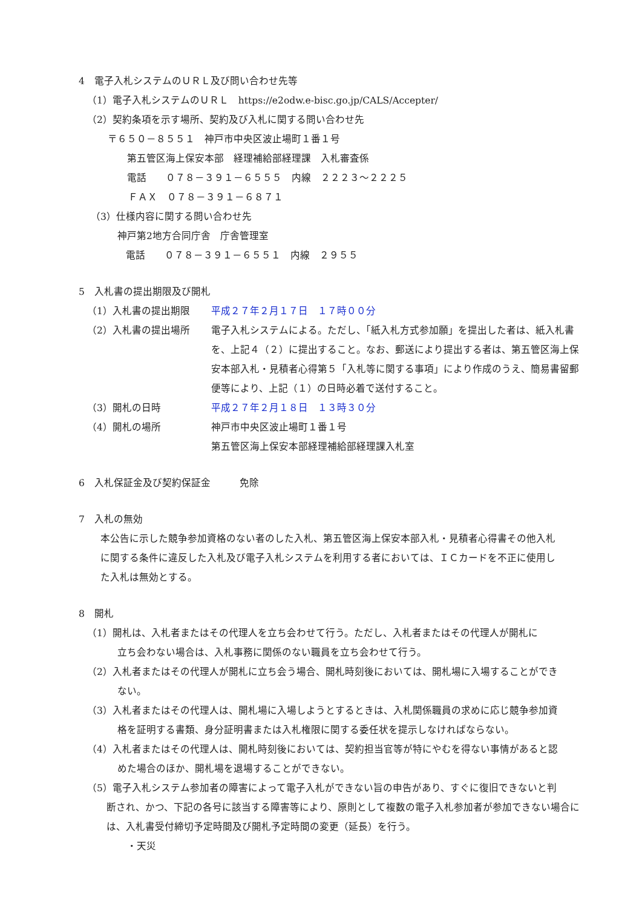4　電子入札システムのＵＲＬ及び問い合わせ先等
（1）電子入札システムのＵＲＬ　https://e2odw.e-bisc.go.jp/CALS/Accepter/
（2）契約条項を示す場所、契約及び入札に関する問い合わせ先
〒６５０－８５５１　神戸市中央区波止場町１番１号
第五管区海上保安本部　経理補給部経理課　入札審査係
電話　　０７８－３９１－６５５５　内線　２２２３～２２２５
ＦＡＸ　０７８－３９１－６８７１
（3）仕様内容に関する問い合わせ先
神戸第2地方合同庁舎　庁舎管理室
電話　　０７８－３９１－６５５１　内線　２９５５
5　入札書の提出期限及び開札
（1）入札書の提出期限 平成２７年２月１７日　１７時００分
（2）入札書の提出場所 電子入札システムによる。ただし、「紙入札方式参加願」を提出した者は、紙入札書を、上記４（２）に提出すること。なお、郵送により提出する者は、第五管区海上保安本部入札・見積者心得第５「入札等に関する事項」により作成のうえ、簡易書留郵便等により、上記（１）の日時必着で送付すること。
（3）開札の日時 平成２７年２月１８日　１３時３０分
（4）開札の場所 神戸市中央区波止場町１番１号
第五管区海上保安本部経理補給部経理課入札室
6　入札保証金及び契約保証金　　　免除
7　入札の無効
本公告に示した競争参加資格のない者のした入札、第五管区海上保安本部入札・見積者心得書その他入札に関する条件に違反した入札及び電子入札システムを利用する者においては、ＩＣカードを不正に使用した入札は無効とする。
8　開札
（1）開札は、入札者またはその代理人を立ち会わせて行う。ただし、入札者またはその代理人が開札に
立ち会わない場合は、入札事務に関係のない職員を立ち会わせて行う。
（2）入札者またはその代理人が開札に立ち会う場合、開札時刻後においては、開札場に入場することができ
ない。
（3）入札者またはその代理人は、開札場に入場しようとするときは、入札関係職員の求めに応じ競争参加資
格を証明する書類、身分証明書または入札権限に関する委任状を提示しなければならない。
（4）入札者またはその代理人は、開札時刻後においては、契約担当官等が特にやむを得ない事情があると認
めた場合のほか、開札場を退場することができない。
（5）電子入札システム参加者の障害によって電子入札ができない旨の申告があり、すぐに復旧できないと判
断され、かつ、下記の各号に該当する障害等により、原則として複数の電子入札参加者が参加できない場合には、入札書受付締切予定時間及び開札予定時間の変更（延長）を行う。
・天災